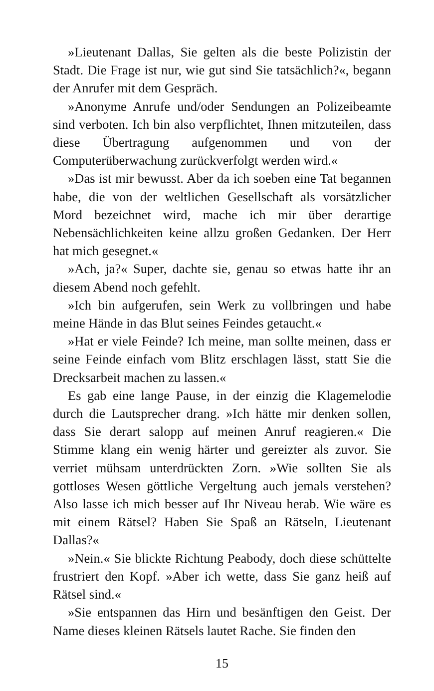»Lieutenant Dallas, Sie gelten als die beste Polizistin der Stadt. Die Frage ist nur, wie gut sind Sie tatsächlich?«, begann der Anrufer mit dem Gespräch.
»Anonyme Anrufe und/oder Sendungen an Polizeibeamte sind verboten. Ich bin also verpflichtet, Ihnen mitzuteilen, dass diese Übertragung aufgenommen und von der Computerüberwachung zurückverfolgt werden wird.«
»Das ist mir bewusst. Aber da ich soeben eine Tat begannen habe, die von der weltlichen Gesellschaft als vorsätzlicher Mord bezeichnet wird, mache ich mir über derartige Nebensächlichkeiten keine allzu großen Gedanken. Der Herr hat mich gesegnet.«
»Ach, ja?« Super, dachte sie, genau so etwas hatte ihr an diesem Abend noch gefehlt.
»Ich bin aufgerufen, sein Werk zu vollbringen und habe meine Hände in das Blut seines Feindes getaucht.«
»Hat er viele Feinde? Ich meine, man sollte meinen, dass er seine Feinde einfach vom Blitz erschlagen lässt, statt Sie die Drecksarbeit machen zu lassen.«
Es gab eine lange Pause, in der einzig die Klagemelodie durch die Lautsprecher drang. »Ich hätte mir denken sollen, dass Sie derart salopp auf meinen Anruf reagieren.« Die Stimme klang ein wenig härter und gereizter als zuvor. Sie verriet mühsam unterdrückten Zorn. »Wie sollten Sie als gottloses Wesen göttliche Vergeltung auch jemals verstehen? Also lasse ich mich besser auf Ihr Niveau herab. Wie wäre es mit einem Rätsel? Haben Sie Spaß an Rätseln, Lieutenant Dallas?«
»Nein.« Sie blickte Richtung Peabody, doch diese schüttelte frustriert den Kopf. »Aber ich wette, dass Sie ganz heiß auf Rätsel sind.«
»Sie entspannen das Hirn und besänftigen den Geist. Der Name dieses kleinen Rätsels lautet Rache. Sie finden den
15